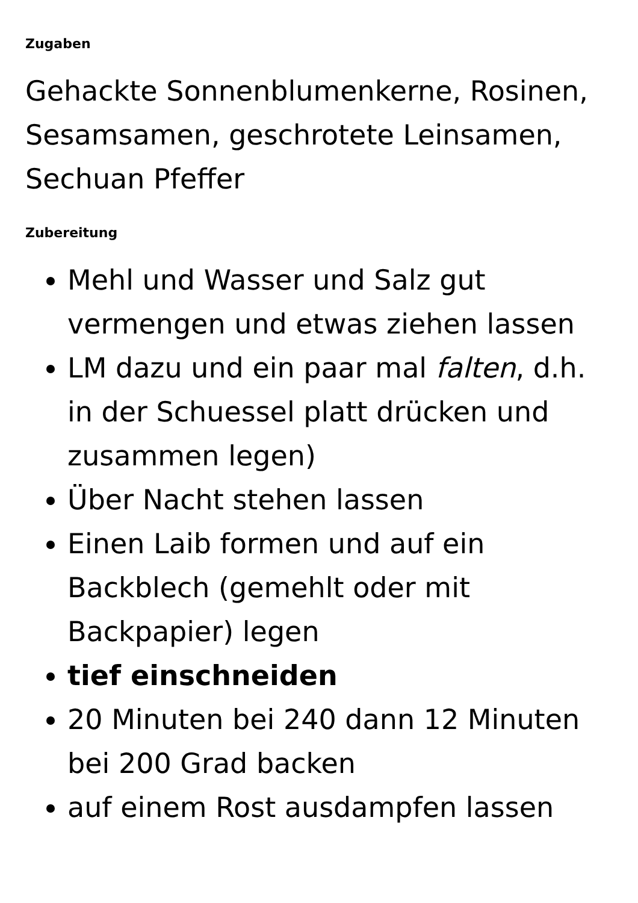Zugaben
Gehackte Sonnenblumenkerne, Rosinen, Sesamsamen, geschrotete Leinsamen, Sechuan Pfeffer
Zubereitung
Mehl und Wasser und Salz gut vermengen und etwas ziehen lassen
LM dazu und ein paar mal falten, d.h. in der Schuessel platt drücken und zusammen legen)
Über Nacht stehen lassen
Einen Laib formen und auf ein Backblech (gemehlt oder mit Backpapier) legen
tief einschneiden
20 Minuten bei 240 dann 12 Minuten bei 200 Grad backen
auf einem Rost ausdampfen lassen